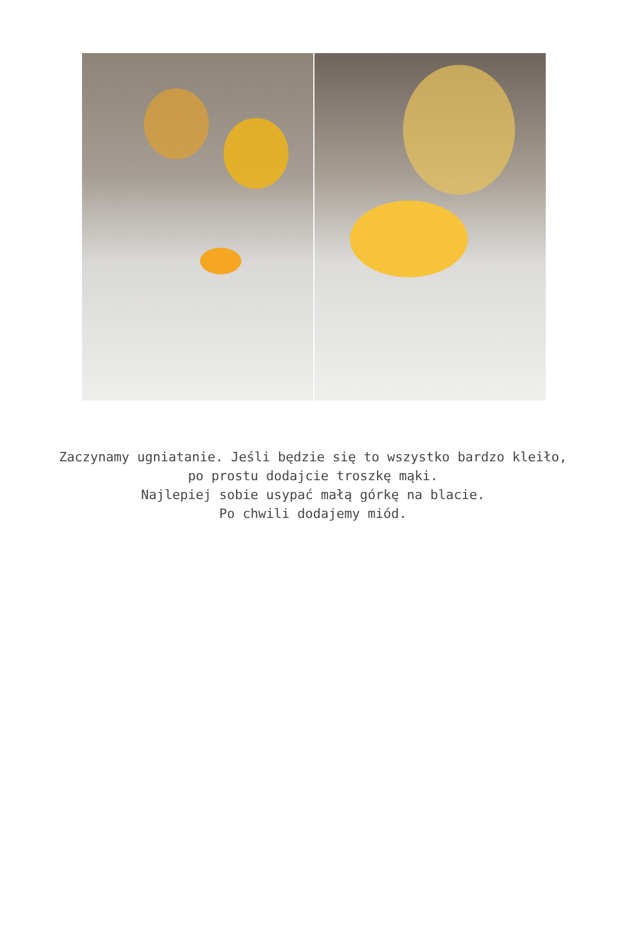Zaczynamy ugniatanie. Jeśli będzie się to wszystko bardzo kleiło,
po prostu dodajcie troszkę mąki.
Najlepiej sobie usypać małą górkę na blacie.
Po chwili dodajemy miód.